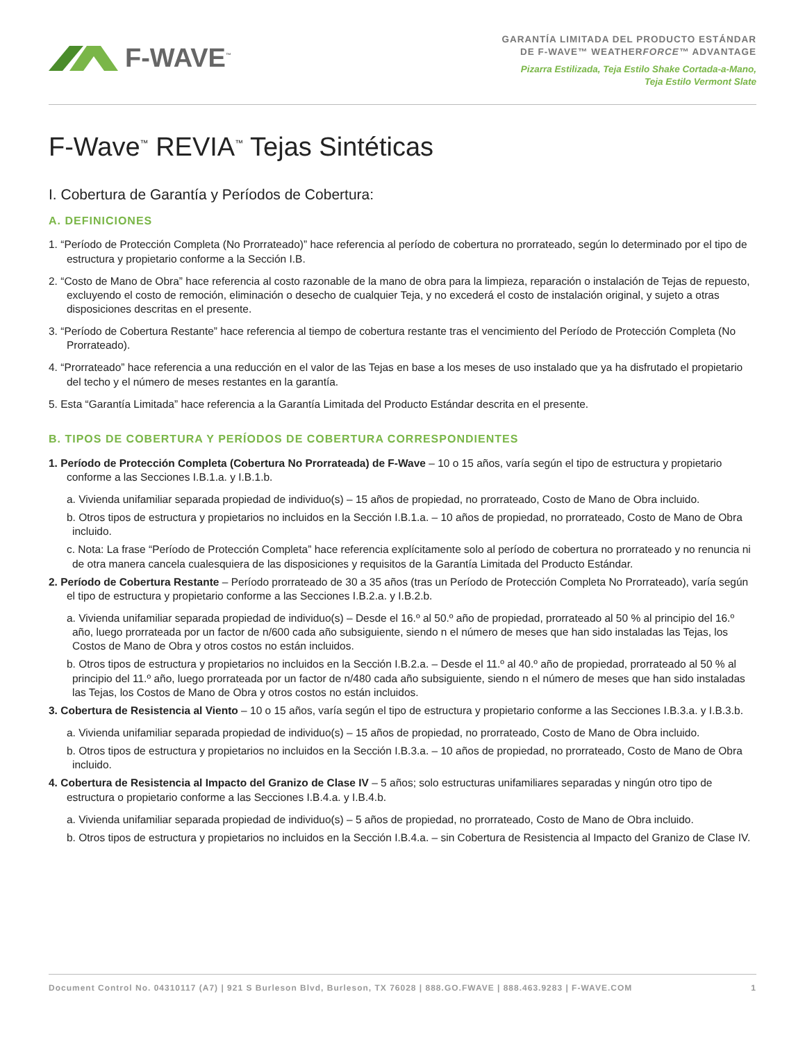F-WAVE<sup>™</sup>
GARANTÍA LIMITADA DEL PRODUCTO ESTÁNDAR
DE F-WAVE™ WEATHERFORCE™ ADVANTAGE
Pizarra Estilizada, Teja Estilo Shake Cortada-a-Mano,
Teja Estilo Vermont Slate
F-Wave<sup>™</sup> REVIA<sup>™</sup> Tejas Sintéticas
I. Cobertura de Garantía y Períodos de Cobertura:
A. DEFINICIONES
1. “Período de Protección Completa (No Prorrateado)” hace referencia al período de cobertura no prorrateado, según lo determinado por el tipo de estructura y propietario conforme a la Sección I.B.
2. “Costo de Mano de Obra” hace referencia al costo razonable de la mano de obra para la limpieza, reparación o instalación de Tejas de repuesto, excluyendo el costo de remoción, eliminación o desecho de cualquier Teja, y no excederá el costo de instalación original, y sujeto a otras disposiciones descritas en el presente.
3. “Período de Cobertura Restante” hace referencia al tiempo de cobertura restante tras el vencimiento del Período de Protección Completa (No Prorrateado).
4. “Prorrateado” hace referencia a una reducción en el valor de las Tejas en base a los meses de uso instalado que ya ha disfrutado el propietario del techo y el número de meses restantes en la garantía.
5. Esta “Garantía Limitada” hace referencia a la Garantía Limitada del Producto Estándar descrita en el presente.
B. TIPOS DE COBERTURA Y PERÍODOS DE COBERTURA CORRESPONDIENTES
1. Período de Protección Completa (Cobertura No Prorrateada) de F-Wave – 10 o 15 años, varía según el tipo de estructura y propietario conforme a las Secciones I.B.1.a. y I.B.1.b.
a. Vivienda unifamiliar separada propiedad de individuo(s) – 15 años de propiedad, no prorrateado, Costo de Mano de Obra incluido.
b. Otros tipos de estructura y propietarios no incluidos en la Sección I.B.1.a. – 10 años de propiedad, no prorrateado, Costo de Mano de Obra incluido.
c. Nota: La frase “Período de Protección Completa” hace referencia explícitamente solo al período de cobertura no prorrateado y no renuncia ni de otra manera cancela cualesquiera de las disposiciones y requisitos de la Garantía Limitada del Producto Estándar.
2. Período de Cobertura Restante – Período prorrateado de 30 a 35 años (tras un Período de Protección Completa No Prorrateado), varía según el tipo de estructura y propietario conforme a las Secciones I.B.2.a. y I.B.2.b.
a. Vivienda unifamiliar separada propiedad de individuo(s) – Desde el 16.º al 50.º año de propiedad, prorrateado al 50 % al principio del 16.º año, luego prorrateada por un factor de n/600 cada año subsiguiente, siendo n el número de meses que han sido instaladas las Tejas, los Costos de Mano de Obra y otros costos no están incluidos.
b. Otros tipos de estructura y propietarios no incluidos en la Sección I.B.2.a. – Desde el 11.º al 40.º año de propiedad, prorrateado al 50 % al principio del 11.º año, luego prorrateada por un factor de n/480 cada año subsiguiente, siendo n el número de meses que han sido instaladas las Tejas, los Costos de Mano de Obra y otros costos no están incluidos.
3. Cobertura de Resistencia al Viento – 10 o 15 años, varía según el tipo de estructura y propietario conforme a las Secciones I.B.3.a. y I.B.3.b.
a. Vivienda unifamiliar separada propiedad de individuo(s) – 15 años de propiedad, no prorrateado, Costo de Mano de Obra incluido.
b. Otros tipos de estructura y propietarios no incluidos en la Sección I.B.3.a. – 10 años de propiedad, no prorrateado, Costo de Mano de Obra incluido.
4. Cobertura de Resistencia al Impacto del Granizo de Clase IV – 5 años; solo estructuras unifamiliares separadas y ningún otro tipo de estructura o propietario conforme a las Secciones I.B.4.a. y I.B.4.b.
a. Vivienda unifamiliar separada propiedad de individuo(s) – 5 años de propiedad, no prorrateado, Costo de Mano de Obra incluido.
b. Otros tipos de estructura y propietarios no incluidos en la Sección I.B.4.a. – sin Cobertura de Resistencia al Impacto del Granizo de Clase IV.
Document Control No. 04310117 (A7) | 921 S Burleson Blvd, Burleson, TX 76028 | 888.GO.FWAVE | 888.463.9283 | F-WAVE.COM 1